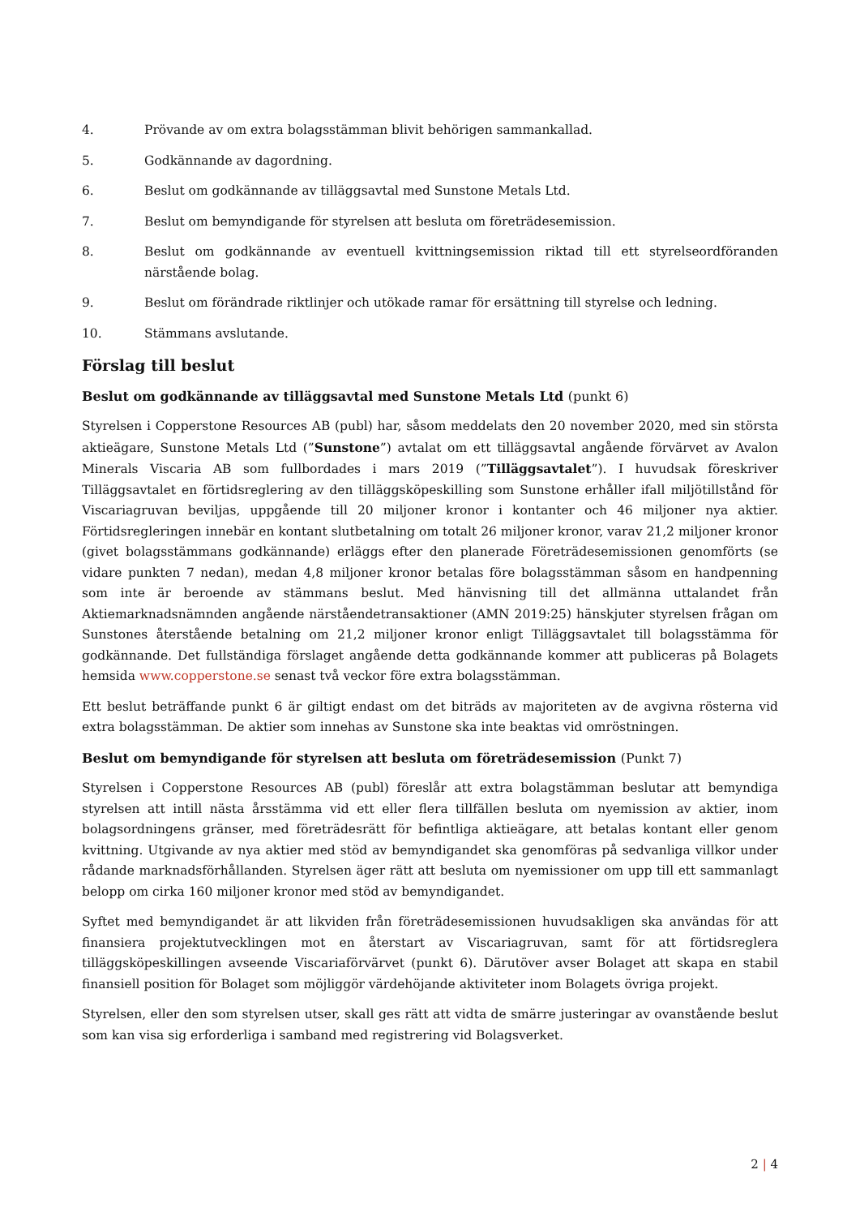4. Prövande av om extra bolagsstämman blivit behörigen sammankallad.
5. Godkännande av dagordning.
6. Beslut om godkännande av tilläggsavtal med Sunstone Metals Ltd.
7. Beslut om bemyndigande för styrelsen att besluta om företrädesemission.
8. Beslut om godkännande av eventuell kvittningsemission riktad till ett styrelseordföranden närstående bolag.
9. Beslut om förändrade riktlinjer och utökade ramar för ersättning till styrelse och ledning.
10. Stämmans avslutande.
Förslag till beslut
Beslut om godkännande av tilläggsavtal med Sunstone Metals Ltd (punkt 6)
Styrelsen i Copperstone Resources AB (publ) har, såsom meddelats den 20 november 2020, med sin största aktieägare, Sunstone Metals Ltd (”Sunstone”) avtalat om ett tilläggsavtal angående förvärvet av Avalon Minerals Viscaria AB som fullbordades i mars 2019 (”Tilläggsavtalet”). I huvudsak föreskriver Tilläggsavtalet en förtidsreglering av den tilläggsköpeskilling som Sunstone erhåller ifall miljötillstånd för Viscariagruvan beviljas, uppgående till 20 miljoner kronor i kontanter och 46 miljoner nya aktier. Förtidsregleringen innebär en kontant slutbetalning om totalt 26 miljoner kronor, varav 21,2 miljoner kronor (givet bolagsstämmans godkännande) erläggs efter den planerade Företrädesemissionen genomförts (se vidare punkten 7 nedan), medan 4,8 miljoner kronor betalas före bolagsstämman såsom en handpenning som inte är beroende av stämmans beslut. Med hänvisning till det allmänna uttalandet från Aktiemarknadsnämnden angående närståendetransaktioner (AMN 2019:25) hänskjuter styrelsen frågan om Sunstones återstående betalning om 21,2 miljoner kronor enligt Tilläggsavtalet till bolagsstämma för godkännande. Det fullständiga förslaget angående detta godkännande kommer att publiceras på Bolagets hemsida www.copperstone.se senast två veckor före extra bolagsstämman.
Ett beslut beträffande punkt 6 är giltigt endast om det biträds av majoriteten av de avgivna rösterna vid extra bolagsstämman. De aktier som innehas av Sunstone ska inte beaktas vid omröstningen.
Beslut om bemyndigande för styrelsen att besluta om företrädesemission (Punkt 7)
Styrelsen i Copperstone Resources AB (publ) föreslår att extra bolagstämman beslutar att bemyndiga styrelsen att intill nästa årsstämma vid ett eller flera tillfällen besluta om nyemission av aktier, inom bolagsordningens gränser, med företrädesrätt för befintliga aktieägare, att betalas kontant eller genom kvittning. Utgivande av nya aktier med stöd av bemyndigandet ska genomföras på sedvanliga villkor under rådande marknadsförhållanden. Styrelsen äger rätt att besluta om nyemissioner om upp till ett sammanlagt belopp om cirka 160 miljoner kronor med stöd av bemyndigandet.
Syftet med bemyndigandet är att likviden från företrädesemissionen huvudsakligen ska användas för att finansiera projektutvecklingen mot en återstart av Viscariagruvan, samt för att förtidsreglera tilläggsköpeskillingen avseende Viscariaförvärvet (punkt 6). Därutöver avser Bolaget att skapa en stabil finansiell position för Bolaget som möjliggör värdehöjande aktiviteter inom Bolagets övriga projekt.
Styrelsen, eller den som styrelsen utser, skall ges rätt att vidta de smärre justeringar av ovanstående beslut som kan visa sig erforderliga i samband med registrering vid Bolagsverket.
2 | 4